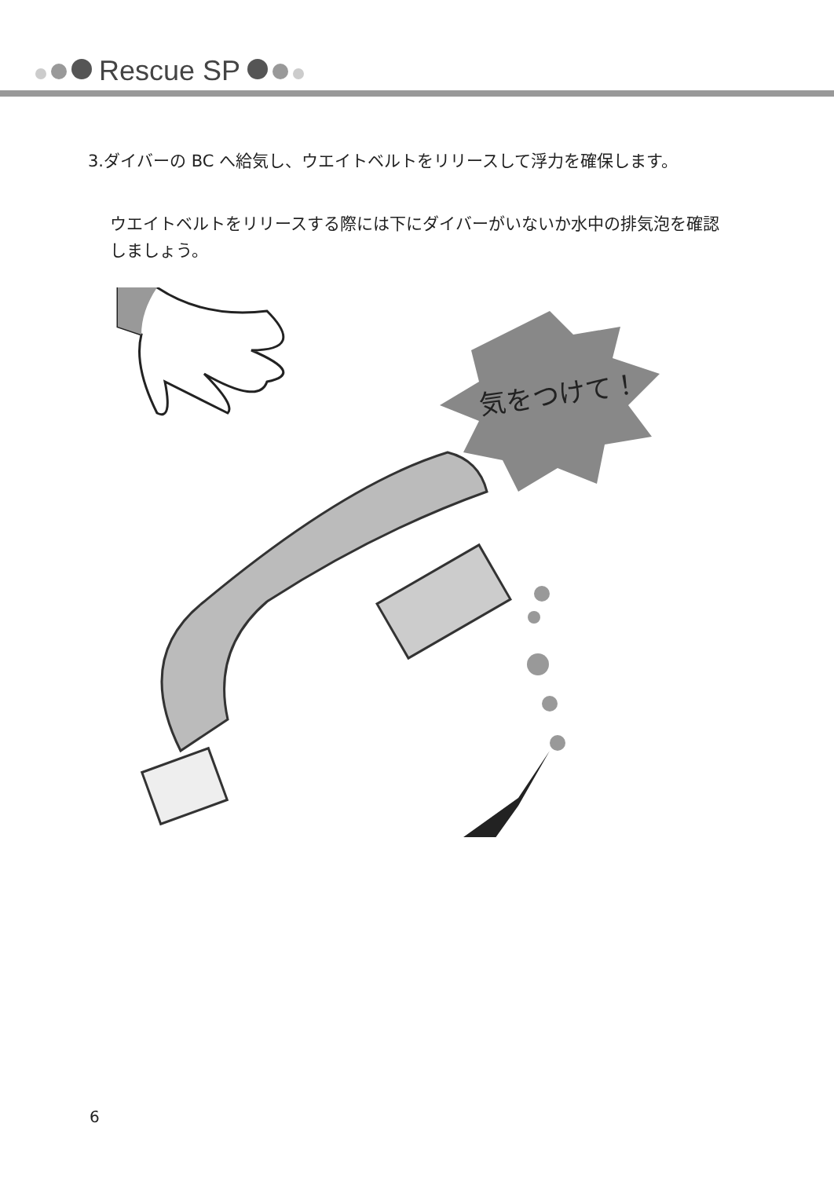Rescue SP
3.ダイバーの BC へ給気し、ウエイトベルトをリリースして浮力を確保します。
ウエイトベルトをリリースする際には下にダイバーがいないか水中の排気泡を確認しましょう。
気をつけて！
6